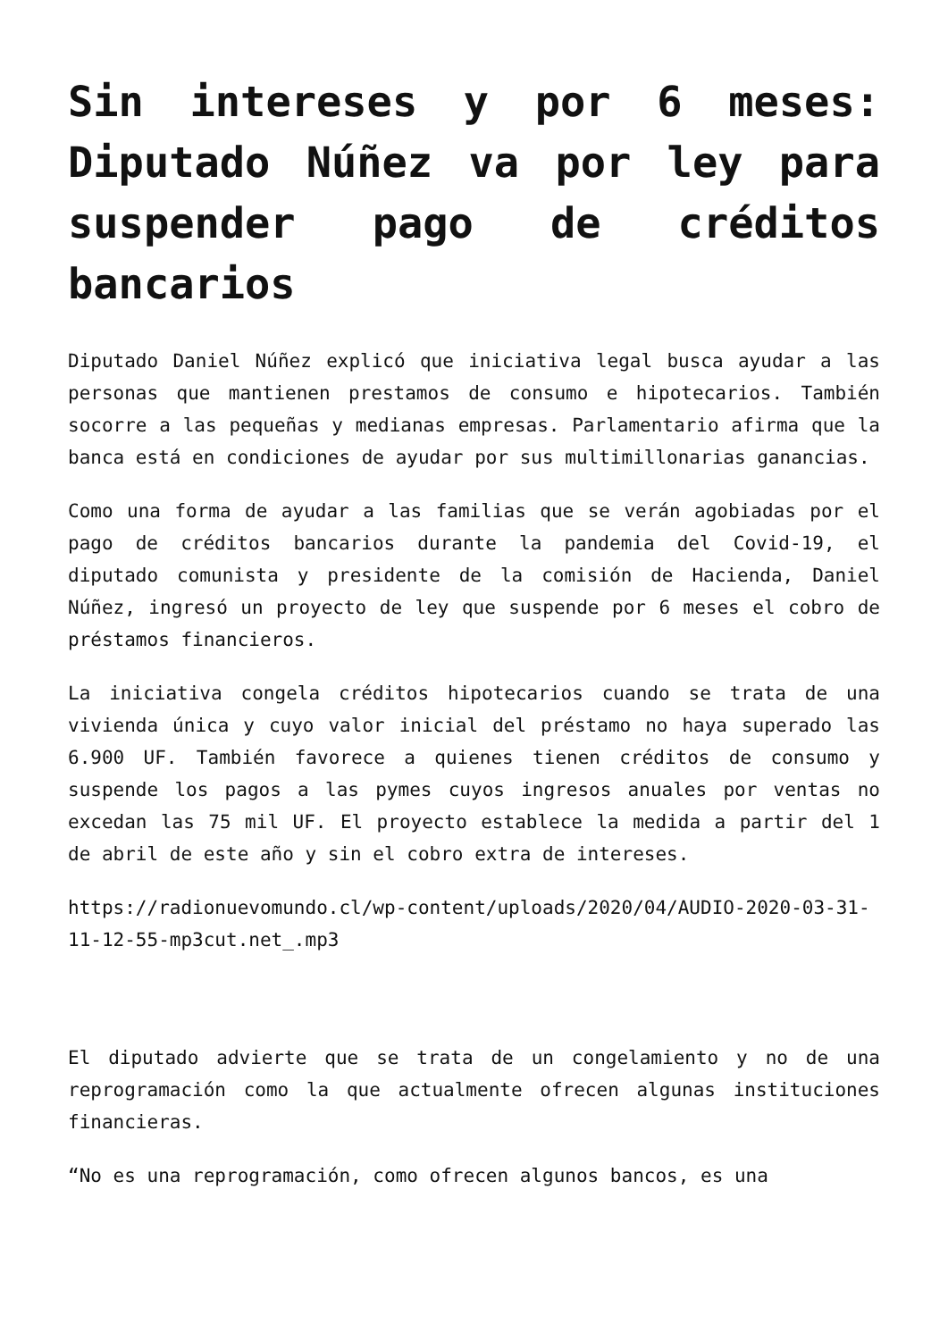Sin intereses y por 6 meses: Diputado Núñez va por ley para suspender pago de créditos bancarios
Diputado Daniel Núñez explicó que iniciativa legal busca ayudar a las personas que mantienen prestamos de consumo e hipotecarios. También socorre a las pequeñas y medianas empresas. Parlamentario afirma que la banca está en condiciones de ayudar por sus multimillonarias ganancias.
Como una forma de ayudar a las familias que se verán agobiadas por el pago de créditos bancarios durante la pandemia del Covid-19, el diputado comunista y presidente de la comisión de Hacienda, Daniel Núñez, ingresó un proyecto de ley que suspende por 6 meses el cobro de préstamos financieros.
La iniciativa congela créditos hipotecarios cuando se trata de una vivienda única y cuyo valor inicial del préstamo no haya superado las 6.900 UF. También favorece a quienes tienen créditos de consumo y suspende los pagos a las pymes cuyos ingresos anuales por ventas no excedan las 75 mil UF. El proyecto establece la medida a partir del 1 de abril de este año y sin el cobro extra de intereses.
https://radionuevomundo.cl/wp-content/uploads/2020/04/AUDIO-2020-03-31-11-12-55-mp3cut.net_.mp3
El diputado advierte que se trata de un congelamiento y no de una reprogramación como la que actualmente ofrecen algunas instituciones financieras.
“No es una reprogramación, como ofrecen algunos bancos, es una